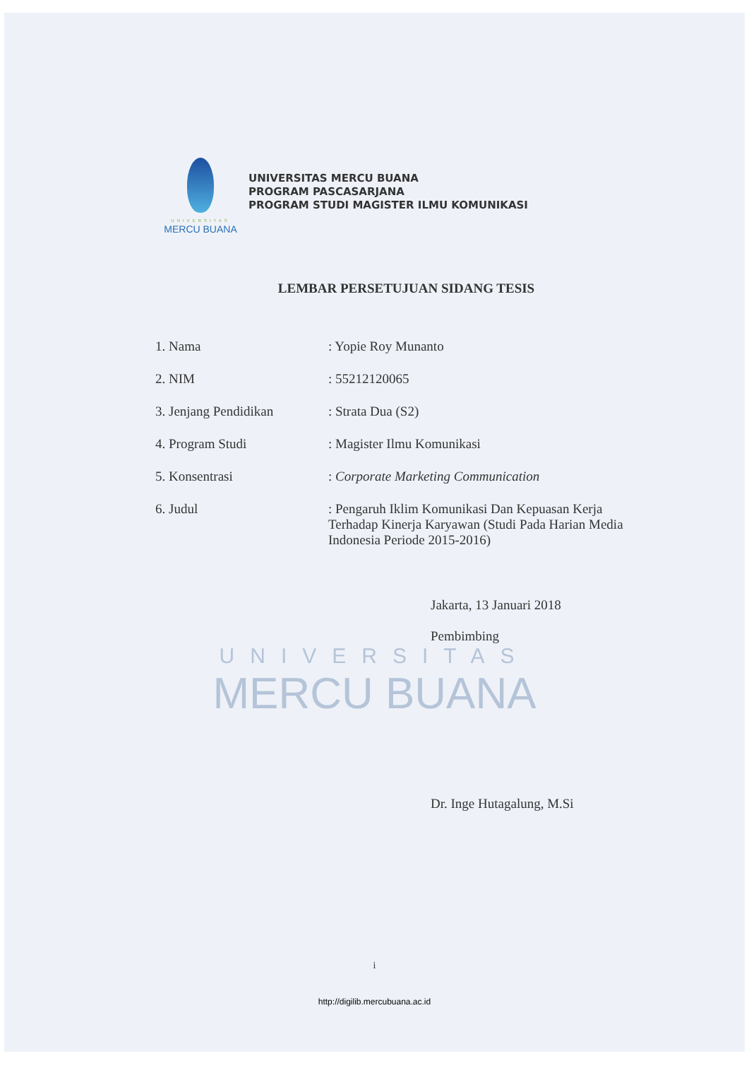UNIVERSITAS
MERCU BUANA
UNIVERSITAS MERCU BUANA
PROGRAM PASCASARJANA
PROGRAM STUDI MAGISTER ILMU KOMUNIKASI
LEMBAR PERSETUJUAN SIDANG TESIS
1. Nama : Yopie Roy Munanto
2. NIM : 55212120065
3. Jenjang Pendidikan : Strata Dua (S2)
4. Program Studi : Magister Ilmu Komunikasi
5. Konsentrasi : Corporate Marketing Communication
6. Judul : Pengaruh Iklim Komunikasi Dan Kepuasan Kerja Terhadap Kinerja Karyawan (Studi Pada Harian Media Indonesia Periode 2015-2016)
Jakarta, 13 Januari 2018
Pembimbing
UNIVERSITAS
MERCU BUANA
Dr. Inge Hutagalung, M.Si
i
http://digilib.mercubuana.ac.id